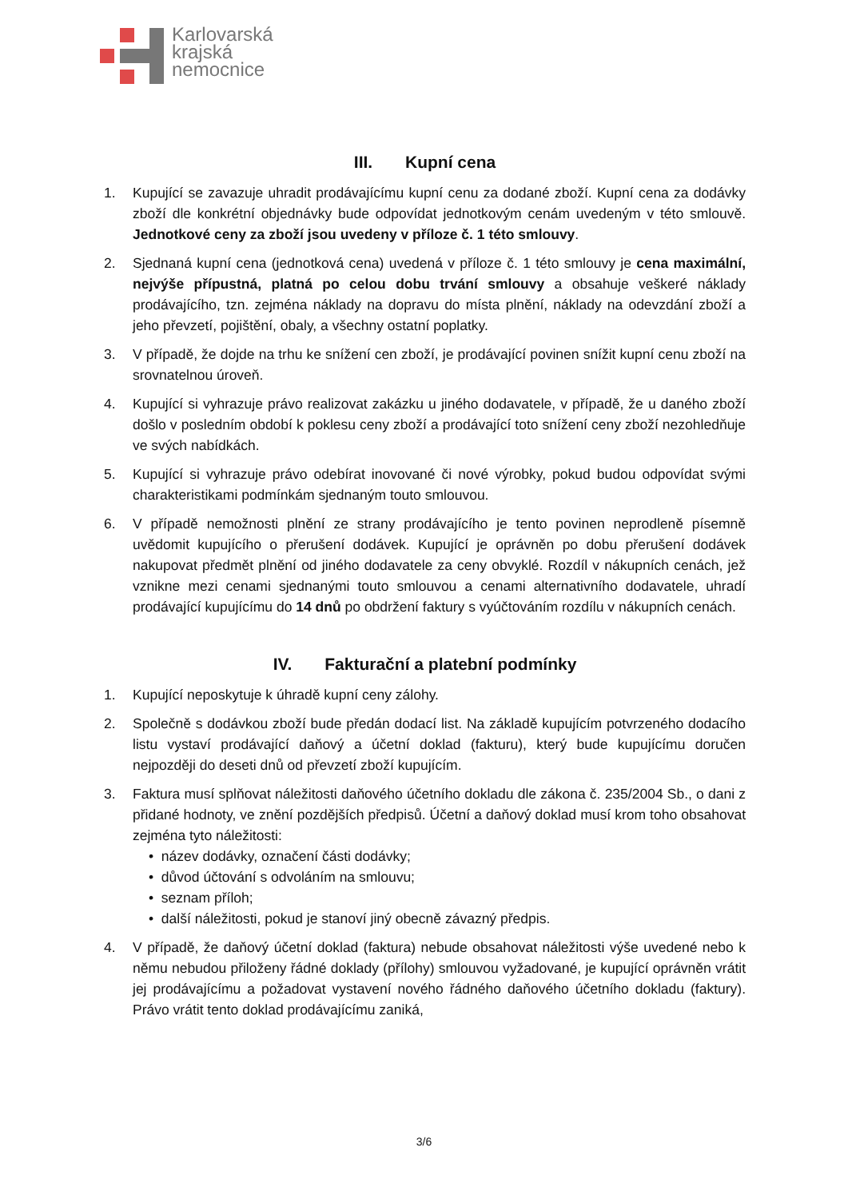Karlovarská
krajská
nemocnice
III. Kupní cena
1. Kupující se zavazuje uhradit prodávajícímu kupní cenu za dodané zboží. Kupní cena za dodávky zboží dle konkrétní objednávky bude odpovídat jednotkovým cenám uvedeným v této smlouvě. Jednotkové ceny za zboží jsou uvedeny v příloze č. 1 této smlouvy.
2. Sjednaná kupní cena (jednotková cena) uvedená v příloze č. 1 této smlouvy je cena maximální, nejvýše přípustná, platná po celou dobu trvání smlouvy a obsahuje veškeré náklady prodávajícího, tzn. zejména náklady na dopravu do místa plnění, náklady na odevzdání zboží a jeho převzetí, pojištění, obaly, a všechny ostatní poplatky.
3. V případě, že dojde na trhu ke snížení cen zboží, je prodávající povinen snížit kupní cenu zboží na srovnatelnou úroveň.
4. Kupující si vyhrazuje právo realizovat zakázku u jiného dodavatele, v případě, že u daného zboží došlo v posledním období k poklesu ceny zboží a prodávající toto snížení ceny zboží nezohledňuje ve svých nabídkách.
5. Kupující si vyhrazuje právo odebírat inovované či nové výrobky, pokud budou odpovídat svými charakteristikami podmínkám sjednaným touto smlouvou.
6. V případě nemožnosti plnění ze strany prodávajícího je tento povinen neprodleně písemně uvědomit kupujícího o přerušení dodávek. Kupující je oprávněn po dobu přerušení dodávek nakupovat předmět plnění od jiného dodavatele za ceny obvyklé. Rozdíl v nákupních cenách, jež vznikne mezi cenami sjednanými touto smlouvou a cenami alternativního dodavatele, uhradí prodávající kupujícímu do 14 dnů po obdržení faktury s vyúčtováním rozdílu v nákupních cenách.
IV. Fakturační a platební podmínky
1. Kupující neposkytuje k úhradě kupní ceny zálohy.
2. Společně s dodávkou zboží bude předán dodací list. Na základě kupujícím potvrzeného dodacího listu vystaví prodávající daňový a účetní doklad (fakturu), který bude kupujícímu doručen nejpozději do deseti dnů od převzetí zboží kupujícím.
3. Faktura musí splňovat náležitosti daňového účetního dokladu dle zákona č. 235/2004 Sb., o dani z přidané hodnoty, ve znění pozdějších předpisů. Účetní a daňový doklad musí krom toho obsahovat zejména tyto náležitosti:
• název dodávky, označení části dodávky;
• důvod účtování s odvoláním na smlouvu;
• seznam příloh;
• další náležitosti, pokud je stanoví jiný obecně závazný předpis.
4. V případě, že daňový účetní doklad (faktura) nebude obsahovat náležitosti výše uvedené nebo k němu nebudou přiloženy řádné doklady (přílohy) smlouvou vyžadované, je kupující oprávněn vrátit jej prodávajícímu a požadovat vystavení nového řádného daňového účetního dokladu (faktury). Právo vrátit tento doklad prodávajícímu zaniká,
3/6